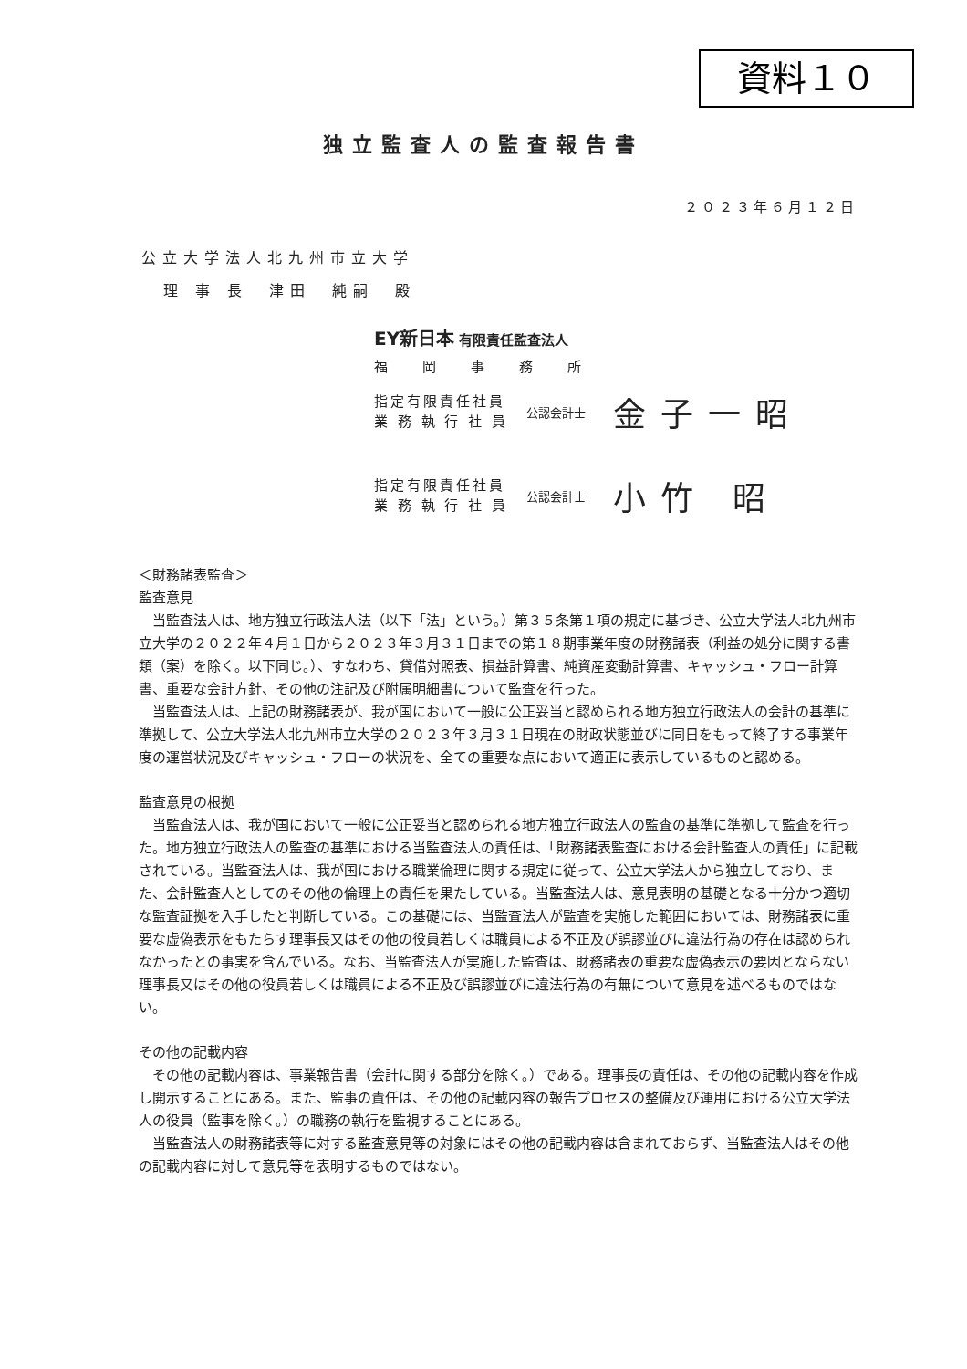資料１０
独立監査人の監査報告書
２０２３年６月１２日
公立大学法人北九州市立大学
理 事 長　津田　純嗣　殿
EY新日本 有限責任監査法人
福岡事務所
指定有限責任社員
業 務 執 行 社 員
公認会計士
金子一昭
指定有限責任社員
業 務 執 行 社 員
公認会計士
小竹 昭
＜財務諸表監査＞
監査意見
当監査法人は、地方独立行政法人法（以下「法」という。）第３５条第１項の規定に基づき、公立大学法人北九州市立大学の２０２２年４月１日から２０２３年３月３１日までの第１８期事業年度の財務諸表（利益の処分に関する書類（案）を除く。以下同じ。）、すなわち、貸借対照表、損益計算書、純資産変動計算書、キャッシュ・フロー計算書、重要な会計方針、その他の注記及び附属明細書について監査を行った。
当監査法人は、上記の財務諸表が、我が国において一般に公正妥当と認められる地方独立行政法人の会計の基準に準拠して、公立大学法人北九州市立大学の２０２３年３月３１日現在の財政状態並びに同日をもって終了する事業年度の運営状況及びキャッシュ・フローの状況を、全ての重要な点において適正に表示しているものと認める。
監査意見の根拠
当監査法人は、我が国において一般に公正妥当と認められる地方独立行政法人の監査の基準に準拠して監査を行った。地方独立行政法人の監査の基準における当監査法人の責任は、「財務諸表監査における会計監査人の責任」に記載されている。当監査法人は、我が国における職業倫理に関する規定に従って、公立大学法人から独立しており、また、会計監査人としてのその他の倫理上の責任を果たしている。当監査法人は、意見表明の基礎となる十分かつ適切な監査証拠を入手したと判断している。この基礎には、当監査法人が監査を実施した範囲においては、財務諸表に重要な虚偽表示をもたらす理事長又はその他の役員若しくは職員による不正及び誤謬並びに違法行為の存在は認められなかったとの事実を含んでいる。なお、当監査法人が実施した監査は、財務諸表の重要な虚偽表示の要因とならない理事長又はその他の役員若しくは職員による不正及び誤謬並びに違法行為の有無について意見を述べるものではない。
その他の記載内容
その他の記載内容は、事業報告書（会計に関する部分を除く。）である。理事長の責任は、その他の記載内容を作成し開示することにある。また、監事の責任は、その他の記載内容の報告プロセスの整備及び運用における公立大学法人の役員（監事を除く。）の職務の執行を監視することにある。
当監査法人の財務諸表等に対する監査意見等の対象にはその他の記載内容は含まれておらず、当監査法人はその他の記載内容に対して意見等を表明するものではない。